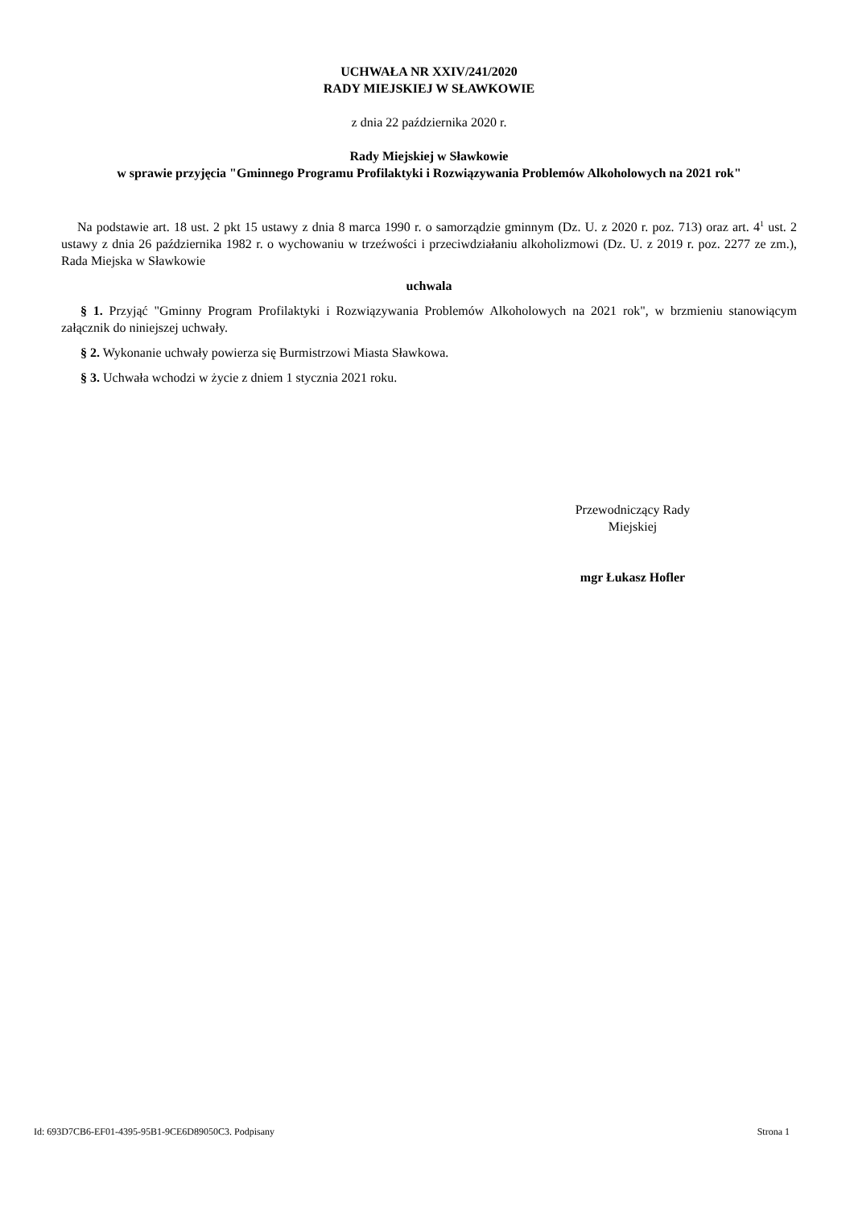UCHWAŁA NR XXIV/241/2020
RADY MIEJSKIEJ W SŁAWKOWIE
z dnia 22 października 2020 r.
Rady Miejskiej w Sławkowie
w sprawie przyjęcia "Gminnego Programu Profilaktyki i Rozwiązywania Problemów Alkoholowych na 2021 rok"
Na podstawie art. 18 ust. 2 pkt 15 ustawy z dnia 8 marca 1990 r. o samorządzie gminnym (Dz. U. z 2020 r. poz. 713) oraz art. 4<sup>1</sup> ust. 2 ustawy z dnia 26 października 1982 r. o wychowaniu w trzeźwości i przeciwdziałaniu alkoholizmowi (Dz. U. z 2019 r. poz. 2277 ze zm.), Rada Miejska w Sławkowie
uchwala
§ 1. Przyjąć "Gminny Program Profilaktyki i Rozwiązywania Problemów Alkoholowych na 2021 rok", w brzmieniu stanowiącym załącznik do niniejszej uchwały.
§ 2. Wykonanie uchwały powierza się Burmistrzowi Miasta Sławkowa.
§ 3. Uchwała wchodzi w życie z dniem 1 stycznia 2021 roku.
Przewodniczący Rady
Miejskiej
mgr Łukasz Hofler
Id: 693D7CB6-EF01-4395-95B1-9CE6D89050C3. Podpisany Strona 1